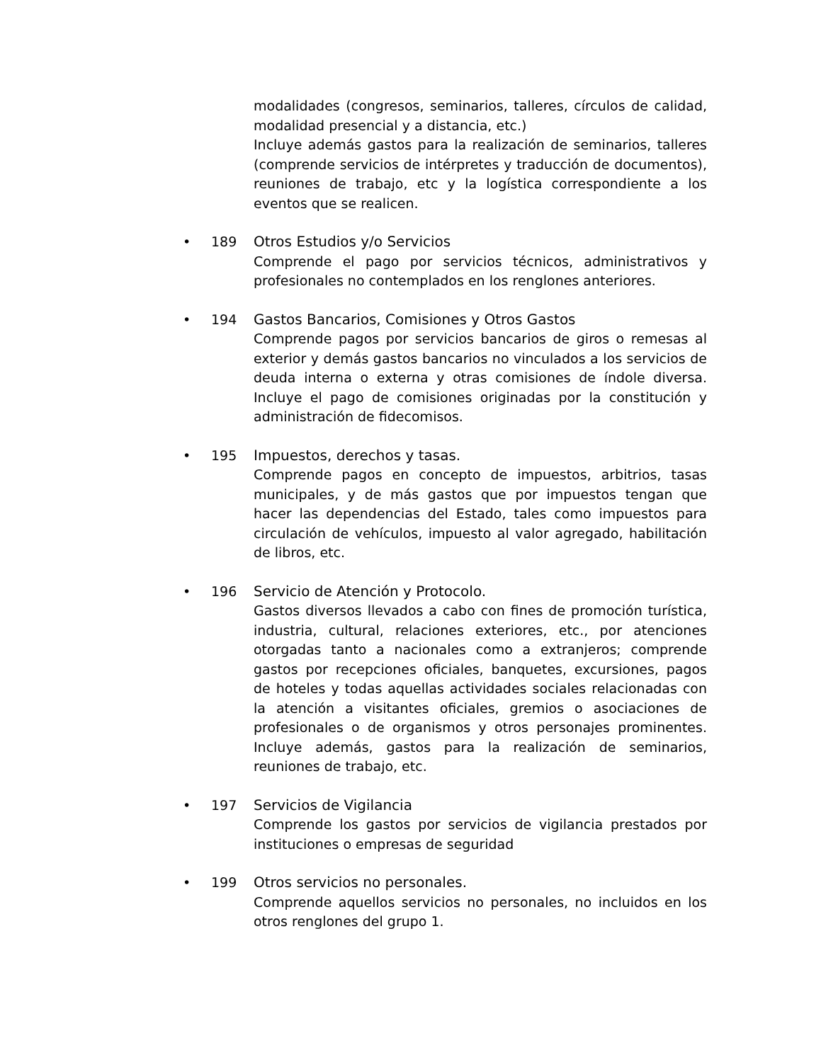modalidades (congresos, seminarios, talleres, círculos de calidad, modalidad presencial y a distancia, etc.)
Incluye además gastos para la realización de seminarios, talleres (comprende servicios de intérpretes y traducción de documentos), reuniones de trabajo, etc y la logística correspondiente a los eventos que se realicen.
• 189 Otros Estudios y/o Servicios
Comprende el pago por servicios técnicos, administrativos y profesionales no contemplados en los renglones anteriores.
• 194 Gastos Bancarios, Comisiones y Otros Gastos
Comprende pagos por servicios bancarios de giros o remesas al exterior y demás gastos bancarios no vinculados a los servicios de deuda interna o externa y otras comisiones de índole diversa. Incluye el pago de comisiones originadas por la constitución y administración de fidecomisos.
• 195 Impuestos, derechos y tasas.
Comprende pagos en concepto de impuestos, arbitrios, tasas municipales, y de más gastos que por impuestos tengan que hacer las dependencias del Estado, tales como impuestos para circulación de vehículos, impuesto al valor agregado, habilitación de libros, etc.
• 196 Servicio de Atención y Protocolo.
Gastos diversos llevados a cabo con fines de promoción turística, industria, cultural, relaciones exteriores, etc., por atenciones otorgadas tanto a nacionales como a extranjeros; comprende gastos por recepciones oficiales, banquetes, excursiones, pagos de hoteles y todas aquellas actividades sociales relacionadas con la atención a visitantes oficiales, gremios o asociaciones de profesionales o de organismos y otros personajes prominentes. Incluye además, gastos para la realización de seminarios, reuniones de trabajo, etc.
• 197 Servicios de Vigilancia
Comprende los gastos por servicios de vigilancia prestados por instituciones o empresas de seguridad
• 199 Otros servicios no personales.
Comprende aquellos servicios no personales, no incluidos en los otros renglones del grupo 1.